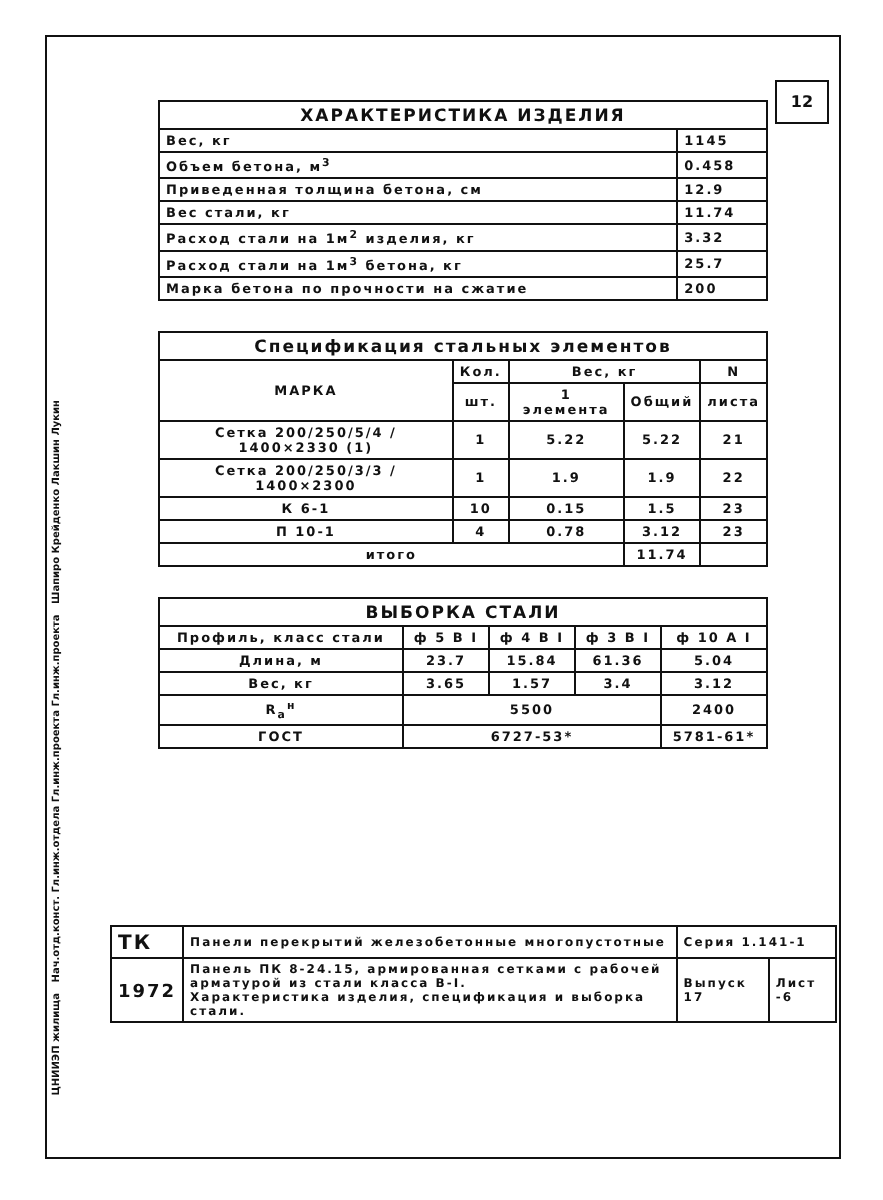12
ЦНИИЭП жилища Нач.отд.конст. Гл.инж.отдела Гл.инж.проекта Гл.инж.проекта Шапиро Крейденко Лакшин Лукин
| ХАРАКТЕРИСТИКА ИЗДЕЛИЯ | |
| --- | --- |
| Вес, кг | 1145 |
| Объем бетона, м<sup>3</sup> | 0.458 |
| Приведенная толщина бетона, см | 12.9 |
| Вес стали, кг | 11.74 |
| Расход стали на 1м<sup>2</sup> изделия, кг | 3.32 |
| Расход стали на 1м<sup>3</sup> бетона, кг | 25.7 |
| Марка бетона по прочности на сжатие | 200 |
| Спецификация стальных элементов | | | | |
| --- | --- | --- | --- | --- |
| МАРКА | Кол. | Вес, кг | | N |
| | шт. | 1 элемента | Общий | листа |
| Сетка 200/250/5/4 / 1400×2330 (1) | 1 | 5.22 | 5.22 | 21 |
| Сетка 200/250/3/3 / 1400×2300 | 1 | 1.9 | 1.9 | 22 |
| К 6-1 | 10 | 0.15 | 1.5 | 23 |
| П 10-1 | 4 | 0.78 | 3.12 | 23 |
| итого | | | 11.74 | |
| ВЫБОРКА СТАЛИ | | | | |
| --- | --- | --- | --- | --- |
| Профиль, класс стали | ф 5 В I | ф 4 В I | ф 3 В I | ф 10 А I |
| Длина, м | 23.7 | 15.84 | 61.36 | 5.04 |
| Вес, кг | 3.65 | 1.57 | 3.4 | 3.12 |
| R<sub>а</sub><sup>н</sup> | 5500 | | | 2400 |
| ГОСТ | 6727-53* | | | 5781-61* |
| ТК | Панели перекрытий железобетонные многопустотные | Серия 1.141-1 | |
| 1972 | Панель ПК 8-24.15, армированная сетками с рабочей арматурой из стали класса В-I. Характеристика изделия, спецификация и выборка стали. | Выпуск 17 | Лист -6 |